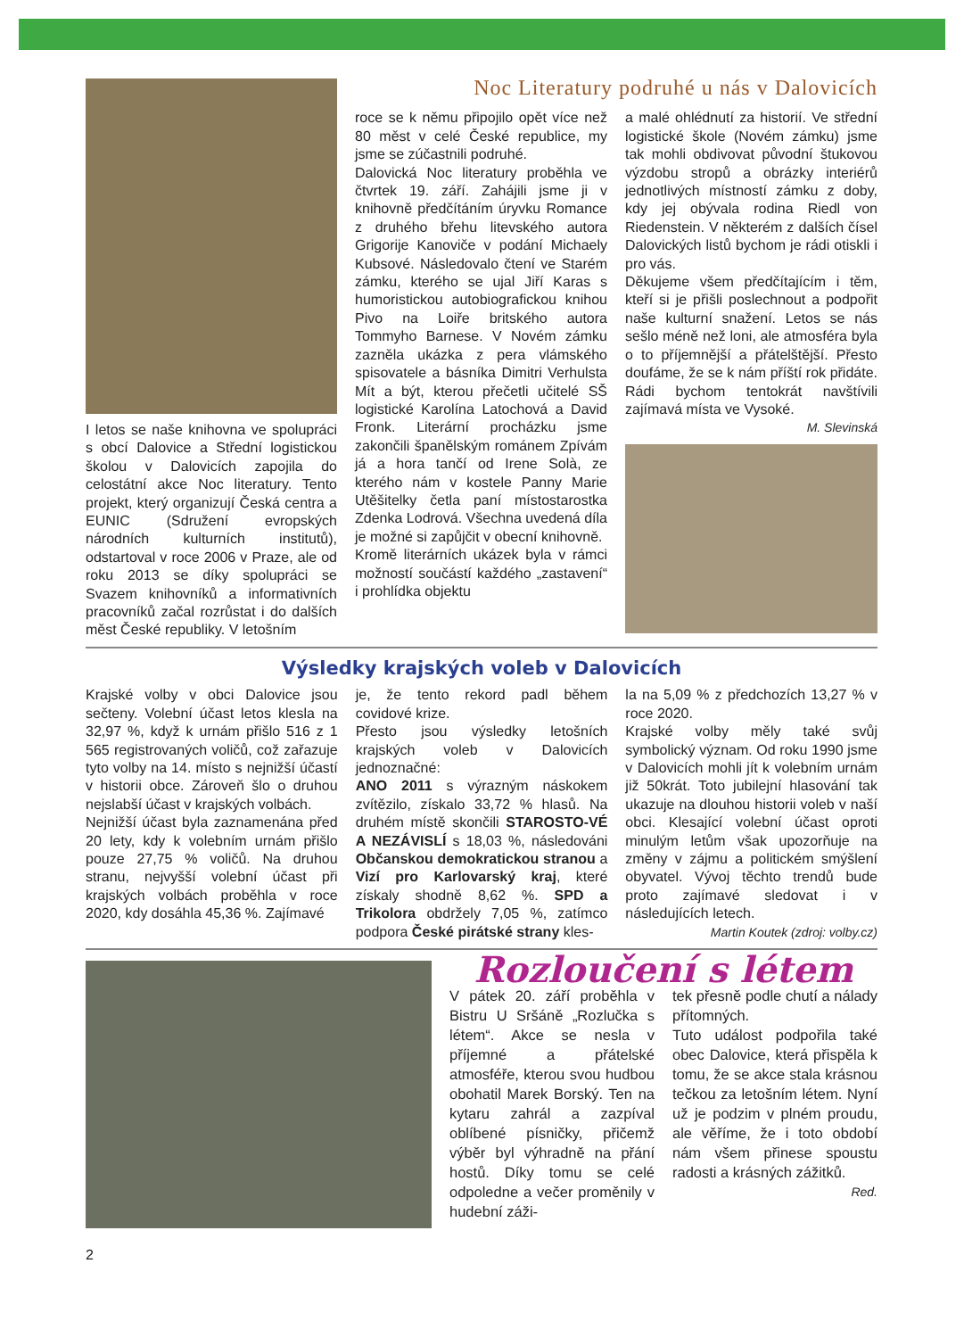I letos se naše knihovna ve spolupráci s obcí Dalovice a Střední logistickou školou v Dalovicích zapojila do celostátní akce Noc literatury. Tento projekt, který organizují Česká centra a EUNIC (Sdružení evropských národních kulturních institutů), odstartoval v roce 2006 v Praze, ale od roku 2013 se díky spolupráci se Svazem knihovníků a informativních pracovníků začal rozrůstat i do dalších měst České republiky. V letošním
Noc Literatury podruhé u nás v Dalovicích
roce se k němu připojilo opět více než 80 měst v celé České republice, my jsme se zúčastnili podruhé.
Dalovická Noc literatury proběhla ve čtvrtek 19. září. Zahájili jsme ji v knihovně předčítáním úryvku Romance z druhého břehu litevského autora Grigorije Kanoviče v podání Michaely Kubsové. Následovalo čtení ve Starém zámku, kterého se ujal Jiří Karas s humoristickou autobiografickou knihou Pivo na Loiře britského autora Tommyho Barnese. V Novém zámku zazněla ukázka z pera vlámského spisovatele a básníka Dimitri Verhulsta Mít a být, kterou přečetli učitelé SŠ logistické Karolína Latochová a David Fronk. Literární procházku jsme zakončili španělským románem Zpívám já a hora tančí od Irene Solà, ze kterého nám v kostele Panny Marie Utěšitelky četla paní místostarostka Zdenka Lodrová. Všechna uvedená díla je možné si zapůjčit v obecní knihovně.
Kromě literárních ukázek byla v rámci možností součástí každého „zastavení“ i prohlídka objektu
a malé ohlédnutí za historií. Ve střední logistické škole (Novém zámku) jsme tak mohli obdivovat původní štukovou výzdobu stropů a obrázky interiérů jednotlivých místností zámku z doby, kdy jej obývala rodina Riedl von Riedenstein. V některém z dalších čísel Dalovických listů bychom je rádi otiskli i pro vás.
Děkujeme všem předčítajícím i těm, kteří si je přišli poslechnout a podpořit naše kulturní snažení. Letos se nás sešlo méně než loni, ale atmosféra byla o to příjemnější a přátelštější. Přesto doufáme, že se k nám příští rok přidáte. Rádi bychom tentokrát navštívili zajímavá místa ve Vysoké.
M. Slevinská
Výsledky krajských voleb v Dalovicích
Krajské volby v obci Dalovice jsou sečteny. Volební účast letos klesla na 32,97 %, když k urnám přišlo 516 z 1 565 registrovaných voličů, což zařazuje tyto volby na 14. místo s nejnižší účastí v historii obce. Zároveň šlo o druhou nejslabší účast v krajských volbách.
Nejnižší účast byla zaznamenána před 20 lety, kdy k volebním urnám přišlo pouze 27,75 % voličů. Na druhou stranu, nejvyšší volební účast při krajských volbách proběhla v roce 2020, kdy dosáhla 45,36 %. Zajímavé
je, že tento rekord padl během covidové krize.
Přesto jsou výsledky letošních krajských voleb v Dalovicích jednoznačné:
ANO 2011 s výrazným náskokem zvítězilo, získalo 33,72 % hlasů. Na druhém místě skončili STAROSTO-VÉ A NEZÁVISLÍ s 18,03 %, následováni Občanskou demokratickou stranou a Vizí pro Karlovarský kraj, které získaly shodně 8,62 %. SPD a Trikolora obdržely 7,05 %, zatímco podpora České pirátské strany kles-
la na 5,09 % z předchozích 13,27 % v roce 2020.
Krajské volby měly také svůj symbolický význam. Od roku 1990 jsme v Dalovicích mohli jít k volebním urnám již 50krát. Toto jubilejní hlasování tak ukazuje na dlouhou historii voleb v naší obci. Klesající volební účast oproti minulým letům však upozorňuje na změny v zájmu a politickém smýšlení obyvatel. Vývoj těchto trendů bude proto zajímavé sledovat i v následujících letech.
Martin Koutek (zdroj: volby.cz)
Rozloučení s létem
V pátek 20. září proběhla v Bistru U Sršáně „Rozlučka s létem“. Akce se nesla v příjemné a přátelské atmosféře, kterou svou hudbou obohatil Marek Borský. Ten na kytaru zahrál a zazpíval oblíbené písničky, přičemž výběr byl výhradně na přání hostů. Díky tomu se celé odpoledne a večer proměnily v hudební záži-
tek přesně podle chutí a nálady přítomných.
Tuto událost podpořila také obec Dalovice, která přispěla k tomu, že se akce stala krásnou tečkou za letošním létem. Nyní už je podzim v plném proudu, ale věříme, že i toto období nám všem přinese spoustu radosti a krásných zážitků.
Red.
2